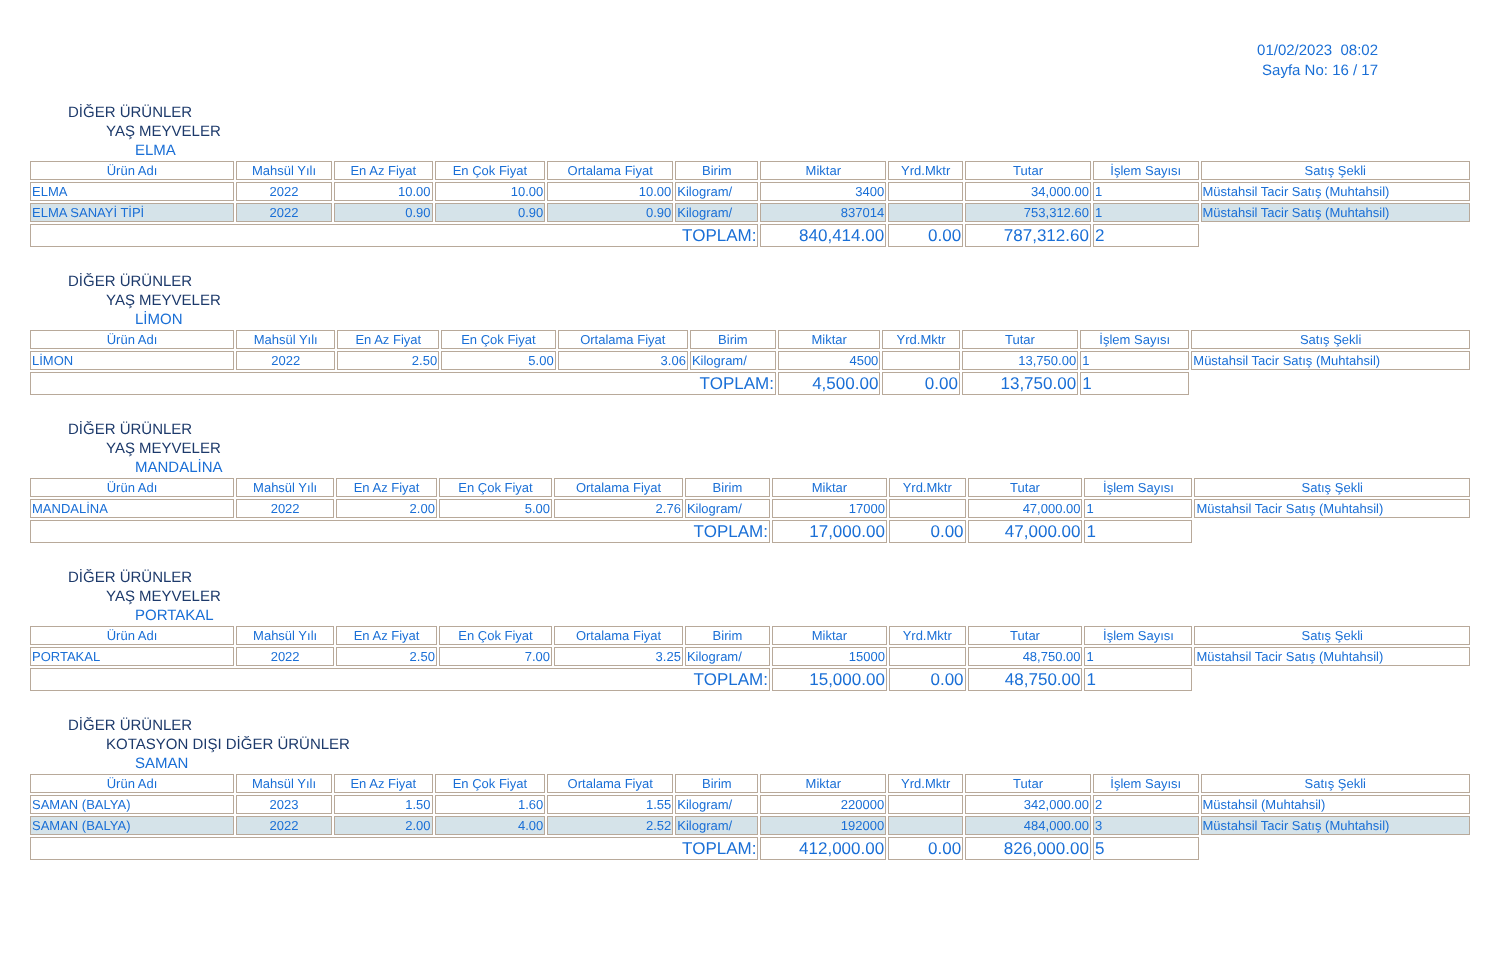01/02/2023 08:02
Sayfa No: 16 / 17
DİĞER ÜRÜNLER
YAŞ MEYVELER
ELMA
| Ürün Adı | Mahsül Yılı | En Az Fiyat | En Çok Fiyat | Ortalama Fiyat | Birim | Miktar | Yrd.Mktr | Tutar | İşlem Sayısı | Satış Şekli |
| --- | --- | --- | --- | --- | --- | --- | --- | --- | --- | --- |
| ELMA | 2022 | 10.00 | 10.00 | 10.00 | Kilogram/ | 3400 | | 34,000.00 | 1 | Müstahsil Tacir Satış (Muhtahsil) |
| ELMA SANAYİ TİPİ | 2022 | 0.90 | 0.90 | 0.90 | Kilogram/ | 837014 | | 753,312.60 | 1 | Müstahsil Tacir Satış (Muhtahsil) |
| TOPLAM: | | | | | | 840,414.00 | 0.00 | 787,312.60 | 2 | |
DİĞER ÜRÜNLER
YAŞ MEYVELER
LİMON
| Ürün Adı | Mahsül Yılı | En Az Fiyat | En Çok Fiyat | Ortalama Fiyat | Birim | Miktar | Yrd.Mktr | Tutar | İşlem Sayısı | Satış Şekli |
| --- | --- | --- | --- | --- | --- | --- | --- | --- | --- | --- |
| LİMON | 2022 | 2.50 | 5.00 | 3.06 | Kilogram/ | 4500 | | 13,750.00 | 1 | Müstahsil Tacir Satış (Muhtahsil) |
| TOPLAM: | | | | | | 4,500.00 | 0.00 | 13,750.00 | 1 | |
DİĞER ÜRÜNLER
YAŞ MEYVELER
MANDALİNA
| Ürün Adı | Mahsül Yılı | En Az Fiyat | En Çok Fiyat | Ortalama Fiyat | Birim | Miktar | Yrd.Mktr | Tutar | İşlem Sayısı | Satış Şekli |
| --- | --- | --- | --- | --- | --- | --- | --- | --- | --- | --- |
| MANDALİNA | 2022 | 2.00 | 5.00 | 2.76 | Kilogram/ | 17000 | | 47,000.00 | 1 | Müstahsil Tacir Satış (Muhtahsil) |
| TOPLAM: | | | | | | 17,000.00 | 0.00 | 47,000.00 | 1 | |
DİĞER ÜRÜNLER
YAŞ MEYVELER
PORTAKAL
| Ürün Adı | Mahsül Yılı | En Az Fiyat | En Çok Fiyat | Ortalama Fiyat | Birim | Miktar | Yrd.Mktr | Tutar | İşlem Sayısı | Satış Şekli |
| --- | --- | --- | --- | --- | --- | --- | --- | --- | --- | --- |
| PORTAKAL | 2022 | 2.50 | 7.00 | 3.25 | Kilogram/ | 15000 | | 48,750.00 | 1 | Müstahsil Tacir Satış (Muhtahsil) |
| TOPLAM: | | | | | | 15,000.00 | 0.00 | 48,750.00 | 1 | |
DİĞER ÜRÜNLER
KOTASYON DIŞI DİĞER ÜRÜNLER
SAMAN
| Ürün Adı | Mahsül Yılı | En Az Fiyat | En Çok Fiyat | Ortalama Fiyat | Birim | Miktar | Yrd.Mktr | Tutar | İşlem Sayısı | Satış Şekli |
| --- | --- | --- | --- | --- | --- | --- | --- | --- | --- | --- |
| SAMAN (BALYA) | 2023 | 1.50 | 1.60 | 1.55 | Kilogram/ | 220000 | | 342,000.00 | 2 | Müstahsil (Muhtahsil) |
| SAMAN (BALYA) | 2022 | 2.00 | 4.00 | 2.52 | Kilogram/ | 192000 | | 484,000.00 | 3 | Müstahsil Tacir Satış (Muhtahsil) |
| TOPLAM: | | | | | | 412,000.00 | 0.00 | 826,000.00 | 5 | |